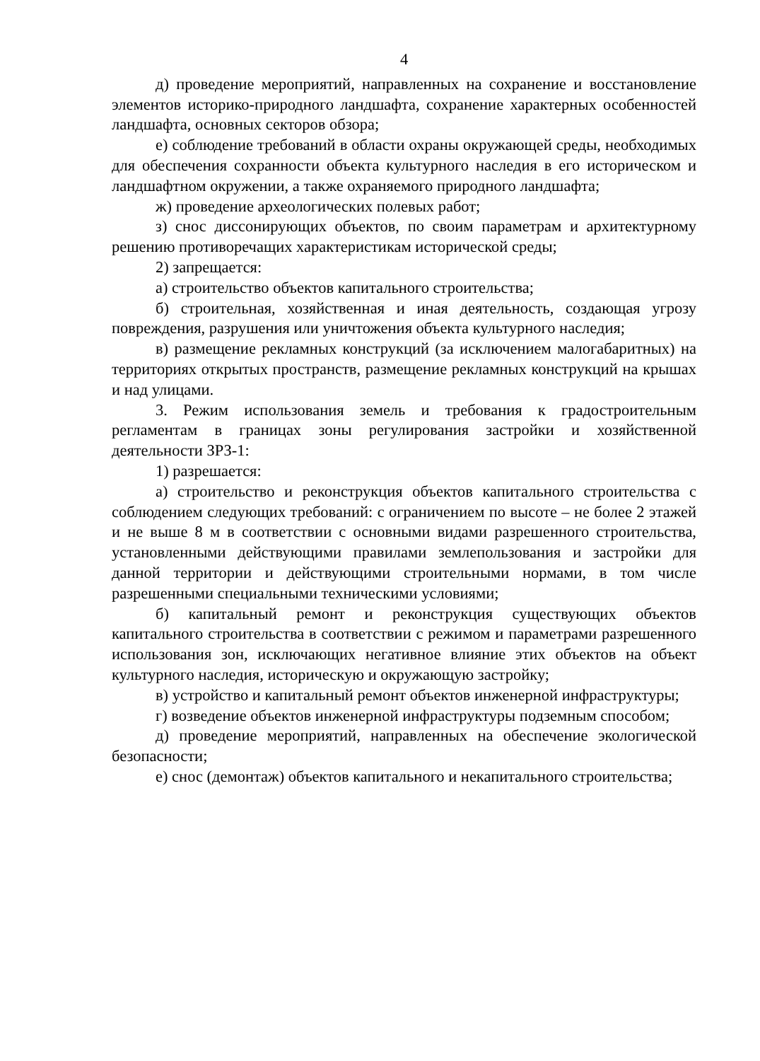4
д) проведение мероприятий, направленных на сохранение и восстановление элементов историко-природного ландшафта, сохранение характерных особенностей ландшафта, основных секторов обзора;
е) соблюдение требований в области охраны окружающей среды, необходимых для обеспечения сохранности объекта культурного наследия в его историческом и ландшафтном окружении, а также охраняемого природного ландшафта;
ж) проведение археологических полевых работ;
з) снос диссонирующих объектов, по своим параметрам и архитектурному решению противоречащих характеристикам исторической среды;
2) запрещается:
а) строительство объектов капитального строительства;
б) строительная, хозяйственная и иная деятельность, создающая угрозу повреждения, разрушения или уничтожения объекта культурного наследия;
в) размещение рекламных конструкций (за исключением малогабаритных) на территориях открытых пространств, размещение рекламных конструкций на крышах и над улицами.
3. Режим использования земель и требования к градостроительным регламентам в границах зоны регулирования застройки и хозяйственной деятельности ЗРЗ-1:
1) разрешается:
а) строительство и реконструкция объектов капитального строительства с соблюдением следующих требований: с ограничением по высоте – не более 2 этажей и не выше 8 м в соответствии с основными видами разрешенного строительства, установленными действующими правилами землепользования и застройки для данной территории и действующими строительными нормами, в том числе разрешенными специальными техническими условиями;
б) капитальный ремонт и реконструкция существующих объектов капитального строительства в соответствии с режимом и параметрами разрешенного использования зон, исключающих негативное влияние этих объектов на объект культурного наследия, историческую и окружающую застройку;
в) устройство и капитальный ремонт объектов инженерной инфраструктуры;
г) возведение объектов инженерной инфраструктуры подземным способом;
д) проведение мероприятий, направленных на обеспечение экологической безопасности;
е) снос (демонтаж) объектов капитального и некапитального строительства;